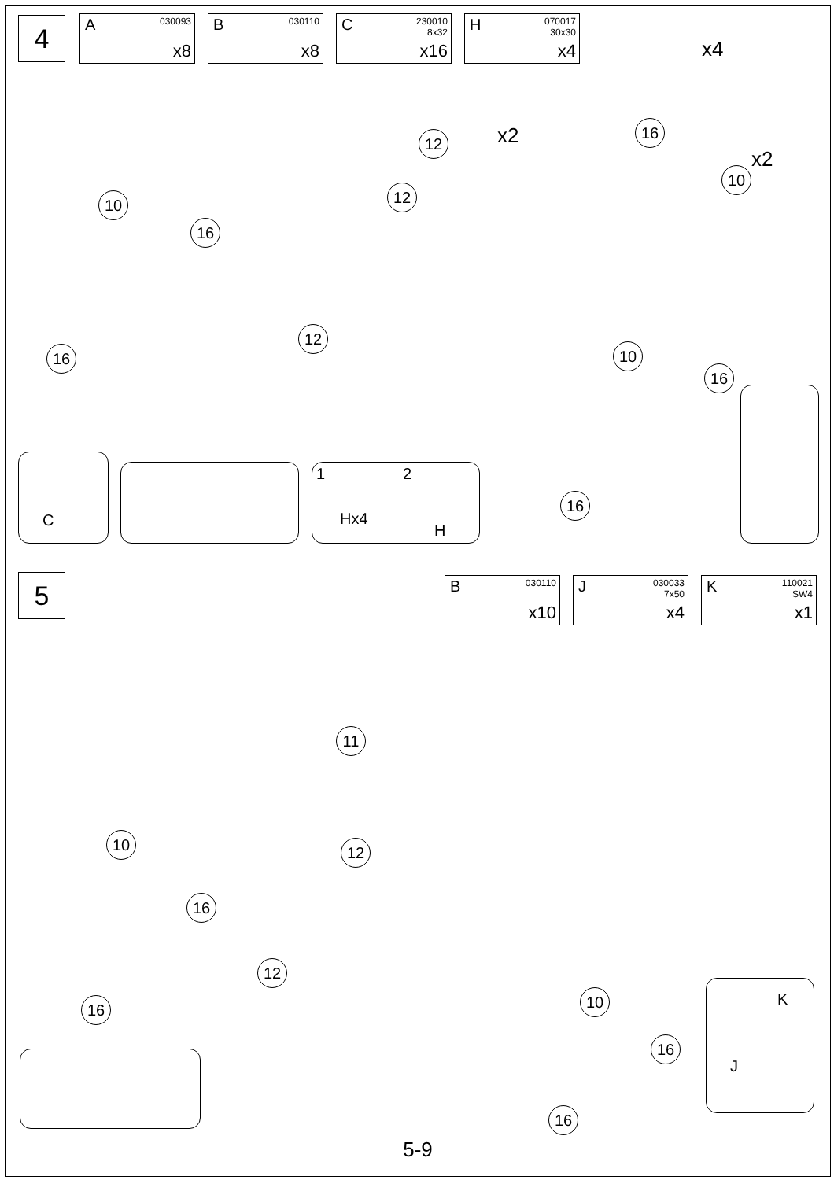4
A 030093
x8
B 030110
x8
C 230010
8x32
x16
H 070017
30x30
x4
x4
x2
x2
16
12
10
12
10
16
12
16 10
16
16
C
1
Hx4
2
H
5
B 030110
x10
J 030033
7x50
x4
K 110021
SW4
x1
11
10 12
16
12
16 10
16
16
K
J
5-9